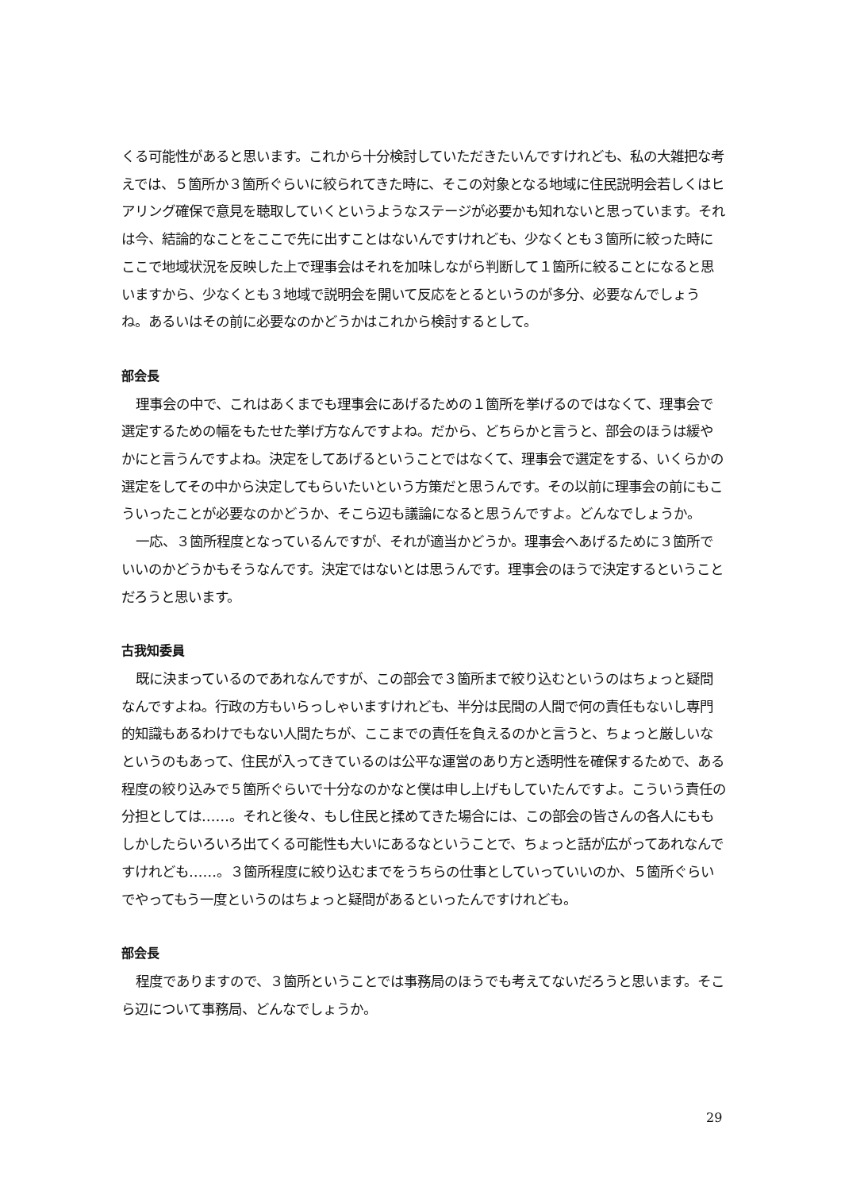くる可能性があると思います。これから十分検討していただきたいんですけれども、私の大雑把な考えでは、５箇所か３箇所ぐらいに絞られてきた時に、そこの対象となる地域に住民説明会若しくはヒアリング確保で意見を聴取していくというようなステージが必要かも知れないと思っています。それは今、結論的なことをここで先に出すことはないんですけれども、少なくとも３箇所に絞った時にここで地域状況を反映した上で理事会はそれを加味しながら判断して１箇所に絞ることになると思いますから、少なくとも３地域で説明会を開いて反応をとるというのが多分、必要なんでしょうね。あるいはその前に必要なのかどうかはこれから検討するとして。
部会長
理事会の中で、これはあくまでも理事会にあげるための１箇所を挙げるのではなくて、理事会で選定するための幅をもたせた挙げ方なんですよね。だから、どちらかと言うと、部会のほうは緩やかにと言うんですよね。決定をしてあげるということではなくて、理事会で選定をする、いくらかの選定をしてその中から決定してもらいたいという方策だと思うんです。その以前に理事会の前にもこういったことが必要なのかどうか、そこら辺も議論になると思うんですよ。どんなでしょうか。
一応、３箇所程度となっているんですが、それが適当かどうか。理事会へあげるために３箇所でいいのかどうかもそうなんです。決定ではないとは思うんです。理事会のほうで決定するということだろうと思います。
古我知委員
既に決まっているのであれなんですが、この部会で３箇所まで絞り込むというのはちょっと疑問なんですよね。行政の方もいらっしゃいますけれども、半分は民間の人間で何の責任もないし専門的知識もあるわけでもない人間たちが、ここまでの責任を負えるのかと言うと、ちょっと厳しいなというのもあって、住民が入ってきているのは公平な運営のあり方と透明性を確保するためで、ある程度の絞り込みで５箇所ぐらいで十分なのかなと僕は申し上げもしていたんですよ。こういう責任の分担としては……。それと後々、もし住民と揉めてきた場合には、この部会の皆さんの各人にももしかしたらいろいろ出てくる可能性も大いにあるなということで、ちょっと話が広がってあれなんですけれども……。３箇所程度に絞り込むまでをうちらの仕事としていっていいのか、５箇所ぐらいでやってもう一度というのはちょっと疑問があるといったんですけれども。
部会長
程度でありますので、３箇所ということでは事務局のほうでも考えてないだろうと思います。そこら辺について事務局、どんなでしょうか。
29